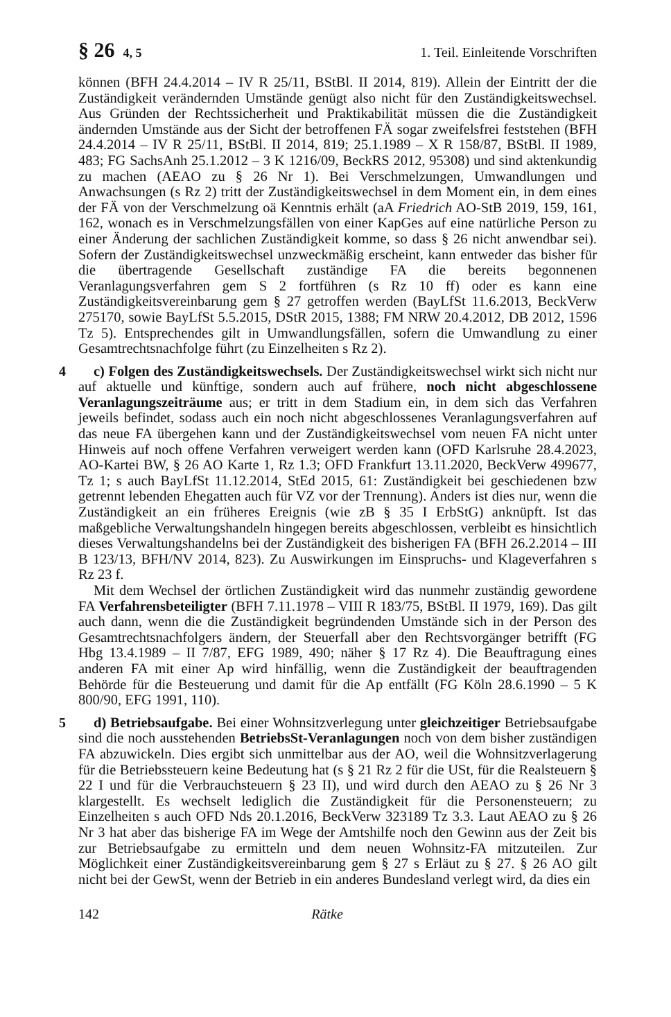§ 26 4, 5 1. Teil. Einleitende Vorschriften
können (BFH 24.4.2014 – IV R 25/11, BStBl. II 2014, 819). Allein der Eintritt der die Zuständigkeit verändernden Umstände genügt also nicht für den Zuständigkeitswechsel. Aus Gründen der Rechtssicherheit und Praktikabilität müssen die die Zuständigkeit ändernden Umstände aus der Sicht der betroffenen FÄ sogar zweifelsfrei feststehen (BFH 24.4.2014 – IV R 25/11, BStBl. II 2014, 819; 25.1.1989 – X R 158/87, BStBl. II 1989, 483; FG SachsAnh 25.1.2012 – 3 K 1216/09, BeckRS 2012, 95308) und sind aktenkundig zu machen (AEAO zu § 26 Nr 1). Bei Verschmelzungen, Umwandlungen und Anwachsungen (s Rz 2) tritt der Zuständigkeitswechsel in dem Moment ein, in dem eines der FÄ von der Verschmelzung oä Kenntnis erhält (aA Friedrich AO-StB 2019, 159, 161, 162, wonach es in Verschmelzungsfällen von einer KapGes auf eine natürliche Person zu einer Änderung der sachlichen Zuständigkeit komme, so dass § 26 nicht anwendbar sei). Sofern der Zuständigkeitswechsel unzweckmäßig erscheint, kann entweder das bisher für die übertragende Gesellschaft zuständige FA die bereits begonnenen Veranlagungsverfahren gem S 2 fortführen (s Rz 10 ff) oder es kann eine Zuständigkeitsvereinbarung gem § 27 getroffen werden (BayLfSt 11.6.2013, BeckVerw 275170, sowie BayLfSt 5.5.2015, DStR 2015, 1388; FM NRW 20.4.2012, DB 2012, 1596 Tz 5). Entsprechendes gilt in Umwandlungsfällen, sofern die Umwandlung zu einer Gesamtrechtsnachfolge führt (zu Einzelheiten s Rz 2).
4
c) Folgen des Zuständigkeitswechsels. Der Zuständigkeitswechsel wirkt sich nicht nur auf aktuelle und künftige, sondern auch auf frühere, noch nicht abgeschlossene Veranlagungszeiträume aus; er tritt in dem Stadium ein, in dem sich das Verfahren jeweils befindet, sodass auch ein noch nicht abgeschlossenes Veranlagungsverfahren auf das neue FA übergehen kann und der Zuständigkeitswechsel vom neuen FA nicht unter Hinweis auf noch offene Verfahren verweigert werden kann (OFD Karlsruhe 28.4.2023, AO-Kartei BW, § 26 AO Karte 1, Rz 1.3; OFD Frankfurt 13.11.2020, BeckVerw 499677, Tz 1; s auch BayLfSt 11.12.2014, StEd 2015, 61: Zuständigkeit bei geschiedenen bzw getrennt lebenden Ehegatten auch für VZ vor der Trennung). Anders ist dies nur, wenn die Zuständigkeit an ein früheres Ereignis (wie zB § 35 I ErbStG) anknüpft. Ist das maßgebliche Verwaltungshandeln hingegen bereits abgeschlossen, verbleibt es hinsichtlich dieses Verwaltungshandelns bei der Zuständigkeit des bisherigen FA (BFH 26.2.2014 – III B 123/13, BFH/NV 2014, 823). Zu Auswirkungen im Einspruchs- und Klageverfahren s Rz 23 f.
Mit dem Wechsel der örtlichen Zuständigkeit wird das nunmehr zuständig gewordene FA Verfahrensbeteiligter (BFH 7.11.1978 – VIII R 183/75, BStBl. II 1979, 169). Das gilt auch dann, wenn die die Zuständigkeit begründenden Umstände sich in der Person des Gesamtrechtsnachfolgers ändern, der Steuerfall aber den Rechtsvorgänger betrifft (FG Hbg 13.4.1989 – II 7/87, EFG 1989, 490; näher § 17 Rz 4). Die Beauftragung eines anderen FA mit einer Ap wird hinfällig, wenn die Zuständigkeit der beauftragenden Behörde für die Besteuerung und damit für die Ap entfällt (FG Köln 28.6.1990 – 5 K 800/90, EFG 1991, 110).
5
d) Betriebsaufgabe. Bei einer Wohnsitzverlegung unter gleichzeitiger Betriebsaufgabe sind die noch ausstehenden BetriebsSt-Veranlagungen noch von dem bisher zuständigen FA abzuwickeln. Dies ergibt sich unmittelbar aus der AO, weil die Wohnsitzverlagerung für die Betriebssteuern keine Bedeutung hat (s § 21 Rz 2 für die USt, für die Realsteuern § 22 I und für die Verbrauchsteuern § 23 II), und wird durch den AEAO zu § 26 Nr 3 klargestellt. Es wechselt lediglich die Zuständigkeit für die Personensteuern; zu Einzelheiten s auch OFD Nds 20.1.2016, BeckVerw 323189 Tz 3.3. Laut AEAO zu § 26 Nr 3 hat aber das bisherige FA im Wege der Amtshilfe noch den Gewinn aus der Zeit bis zur Betriebsaufgabe zu ermitteln und dem neuen Wohnsitz-FA mitzuteilen. Zur Möglichkeit einer Zuständigkeitsvereinbarung gem § 27 s Erläut zu § 27. § 26 AO gilt nicht bei der GewSt, wenn der Betrieb in ein anderes Bundesland verlegt wird, da dies ein
142 Rätke